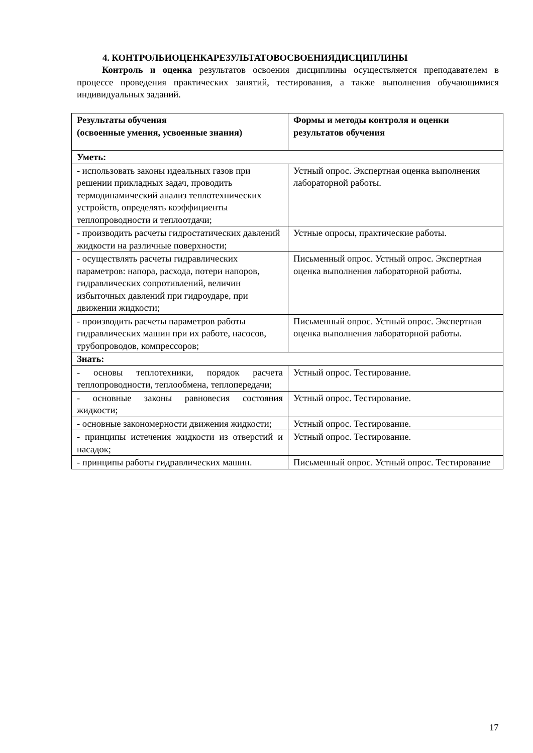4. КОНТРОЛЬИОЦЕНКАРЕЗУЛЬТАТОВОСВОЕНИЯДИСЦИПЛИНЫ
Контроль и оценка результатов освоения дисциплины осуществляется преподавателем в процессе проведения практических занятий, тестирования, а также выполнения обучающимися индивидуальных заданий.
| Результаты обучения (освоенные умения, усвоенные знания) | Формы и методы контроля и оценки результатов обучения |
| --- | --- |
| Уметь: | |
| - использовать законы идеальных газов при решении прикладных задач, проводить термодинамический анализ теплотехнических устройств, определять коэффициенты теплопроводности и теплоотдачи; | Устный опрос. Экспертная оценка выполнения лабораторной работы. |
| - производить расчеты гидростатических давлений жидкости на различные поверхности; | Устные опросы, практические работы. |
| - осуществлять расчеты гидравлических параметров: напора, расхода, потери напоров, гидравлических сопротивлений, величин избыточных давлений при гидроударе, при движении жидкости; | Письменный опрос. Устный опрос. Экспертная оценка выполнения лабораторной работы. |
| - производить расчеты параметров работы гидравлических машин при их работе, насосов, трубопроводов, компрессоров; | Письменный опрос. Устный опрос. Экспертная оценка выполнения лабораторной работы. |
| Знать: | |
| - основы теплотехники, порядок расчета теплопроводности, теплообмена, теплопередачи; | Устный опрос. Тестирование. |
| - основные законы равновесия состояния жидкости; | Устный опрос. Тестирование. |
| - основные закономерности движения жидкости; | Устный опрос. Тестирование. |
| - принципы истечения жидкости из отверстий и насадок; | Устный опрос. Тестирование. |
| - принципы работы гидравлических машин. | Письменный опрос. Устный опрос. Тестирование |
17